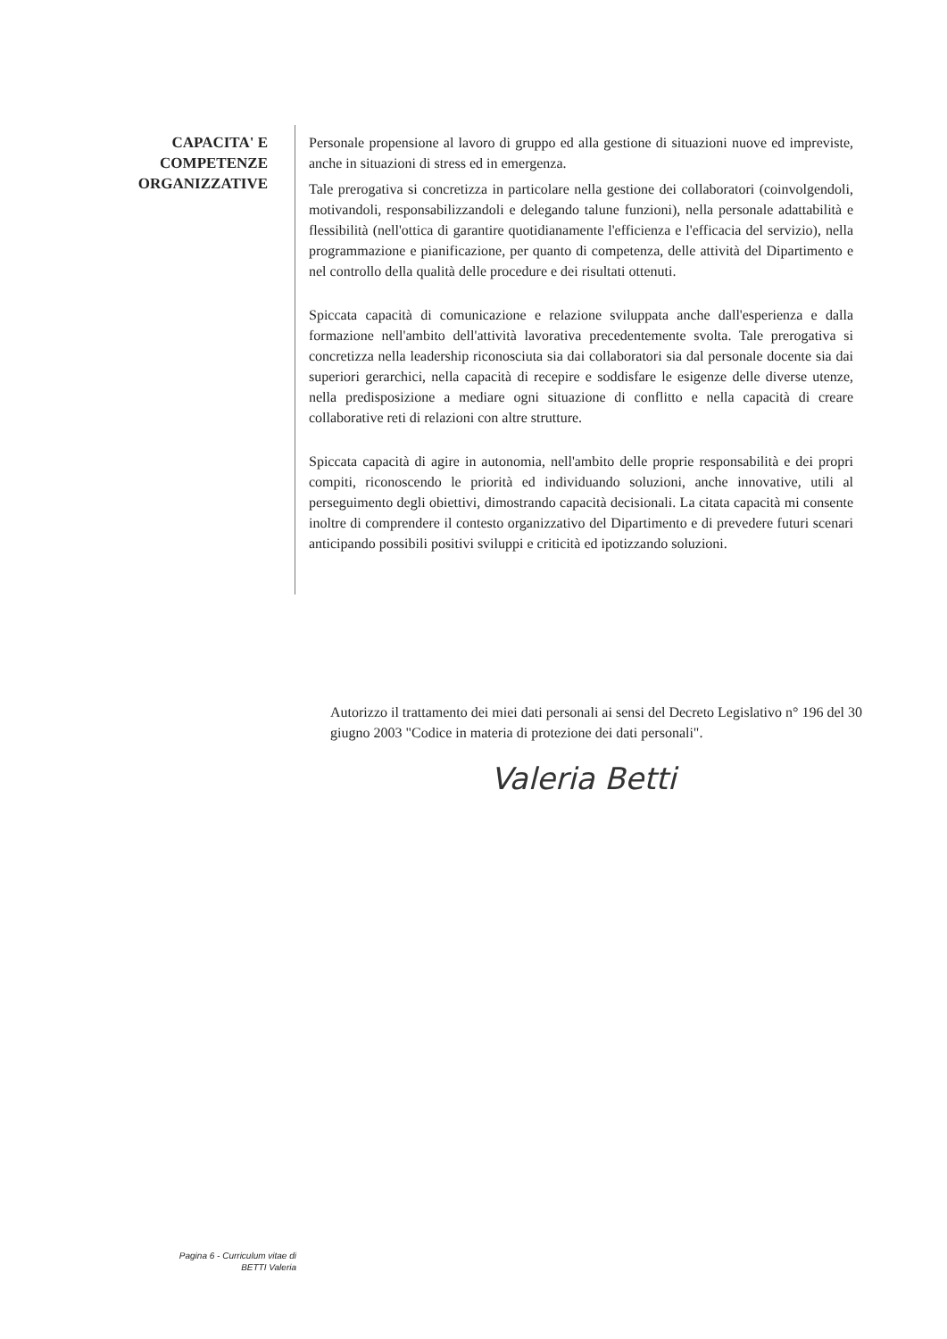CAPACITA' E
COMPETENZE
ORGANIZZATIVE
Personale propensione al lavoro di gruppo ed alla gestione di situazioni nuove ed impreviste, anche in situazioni di stress ed in emergenza.
Tale prerogativa si concretizza in particolare nella gestione dei collaboratori (coinvolgendoli, motivandoli, responsabilizzandoli e delegando talune funzioni), nella personale adattabilità e flessibilità (nell'ottica di garantire quotidianamente l'efficienza e l'efficacia del servizio), nella programmazione e pianificazione, per quanto di competenza, delle attività del Dipartimento e nel controllo della qualità delle procedure e dei risultati ottenuti.
Spiccata capacità di comunicazione e relazione sviluppata anche dall'esperienza e dalla formazione nell'ambito dell'attività lavorativa precedentemente svolta. Tale prerogativa si concretizza nella leadership riconosciuta sia dai collaboratori sia dal personale docente sia dai superiori gerarchici, nella capacità di recepire e soddisfare le esigenze delle diverse utenze, nella predisposizione a mediare ogni situazione di conflitto e nella capacità di creare collaborative reti di relazioni con altre strutture.
Spiccata capacità di agire in autonomia, nell'ambito delle proprie responsabilità e dei propri compiti, riconoscendo le priorità ed individuando soluzioni, anche innovative, utili al perseguimento degli obiettivi, dimostrando capacità decisionali. La citata capacità mi consente inoltre di comprendere il contesto organizzativo del Dipartimento e di prevedere futuri scenari anticipando possibili positivi sviluppi e criticità ed ipotizzando soluzioni.
Autorizzo il trattamento dei miei dati personali ai sensi del Decreto Legislativo n° 196 del 30 giugno 2003 "Codice in materia di protezione dei dati personali".
Valeria Betti
Pagina 6 - Curriculum vitae di
BETTI Valeria